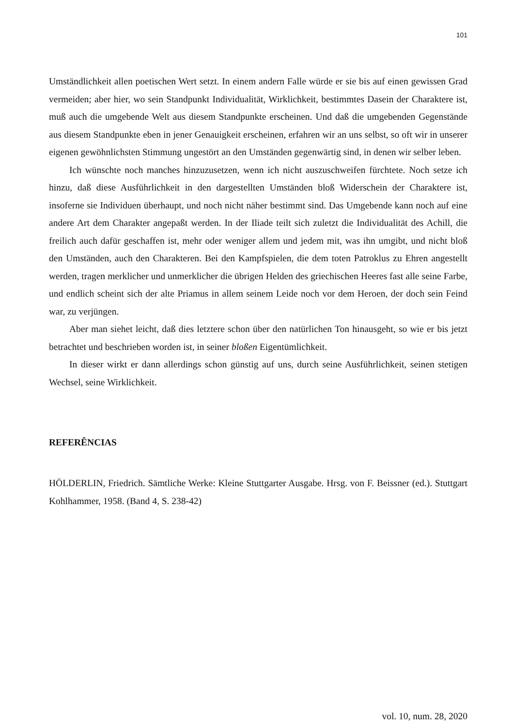101
Umständlichkeit allen poetischen Wert setzt. In einem andern Falle würde er sie bis auf einen gewissen Grad vermeiden; aber hier, wo sein Standpunkt Individualität, Wirklichkeit, bestimmtes Dasein der Charaktere ist, muß auch die umgebende Welt aus diesem Standpunkte erscheinen. Und daß die umgebenden Gegenstände aus diesem Standpunkte eben in jener Genauigkeit erscheinen, erfahren wir an uns selbst, so oft wir in unserer eigenen gewöhnlichsten Stimmung ungestört an den Umständen gegenwärtig sind, in denen wir selber leben.
Ich wünschte noch manches hinzuzusetzen, wenn ich nicht auszuschweifen fürchtete. Noch setze ich hinzu, daß diese Ausführlichkeit in den dargestellten Umständen bloß Widerschein der Charaktere ist, insoferne sie Individuen überhaupt, und noch nicht näher bestimmt sind. Das Umgebende kann noch auf eine andere Art dem Charakter angepaßt werden. In der Iliade teilt sich zuletzt die Individualität des Achill, die freilich auch dafür geschaffen ist, mehr oder weniger allem und jedem mit, was ihn umgibt, und nicht bloß den Umständen, auch den Charakteren. Bei den Kampfspielen, die dem toten Patroklus zu Ehren angestellt werden, tragen merklicher und unmerklicher die übrigen Helden des griechischen Heeres fast alle seine Farbe, und endlich scheint sich der alte Priamus in allem seinem Leide noch vor dem Heroen, der doch sein Feind war, zu verjüngen.
Aber man siehet leicht, daß dies letztere schon über den natürlichen Ton hinausgeht, so wie er bis jetzt betrachtet und beschrieben worden ist, in seiner bloßen Eigentümlichkeit.
In dieser wirkt er dann allerdings schon günstig auf uns, durch seine Ausführlichkeit, seinen stetigen Wechsel, seine Wirklichkeit.
REFERÊNCIAS
HÖLDERLIN, Friedrich. Sämtliche Werke: Kleine Stuttgarter Ausgabe. Hrsg. von F. Beissner (ed.). Stuttgart Kohlhammer, 1958. (Band 4, S. 238-42)
vol. 10, num. 28, 2020